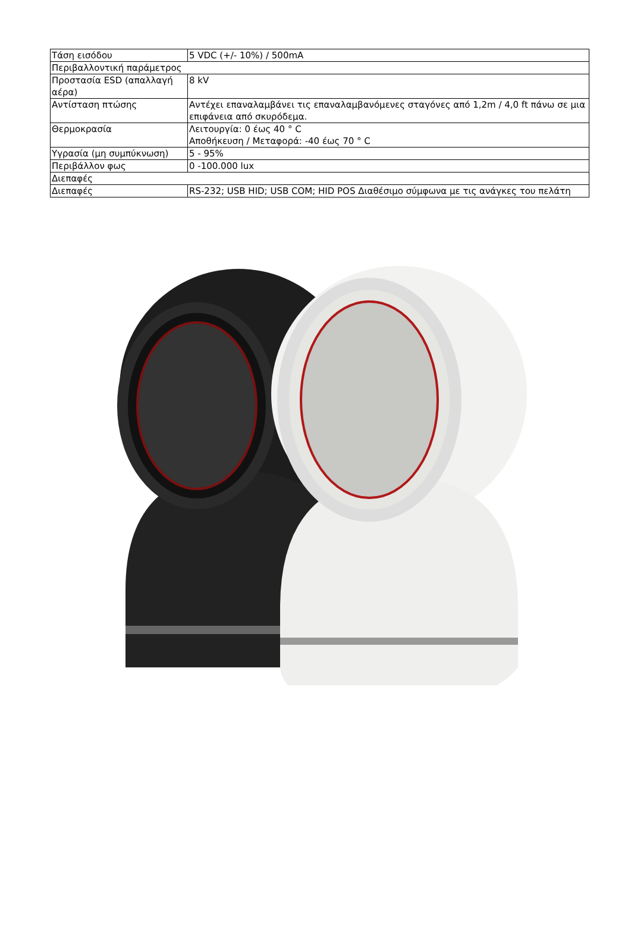| Τάση εισόδου | 5 VDC (+/- 10%) / 500mA |
| Περιβαλλοντική παράμετρος | |
| Προστασία ESD (απαλλαγή αέρα) | 8 kV |
| Αντίσταση πτώσης | Αντέχει επαναλαμβάνει τις επαναλαμβανόμενες σταγόνες από 1,2m / 4,0 ft πάνω σε μια επιφάνεια από σκυρόδεμα. |
| Θερμοκρασία | Λειτουργία: 0 έως 40 ° C Αποθήκευση / Μεταφορά: -40 έως 70 ° C |
| Υγρασία (μη συμπύκνωση) | 5 - 95% |
| Περιβάλλον φως | 0 -100.000 lux |
| Διεπαφές | |
| Διεπαφές | RS-232; USB HID; USB COM; HID POS Διαθέσιμο σύμφωνα με τις ανάγκες του πελάτη |